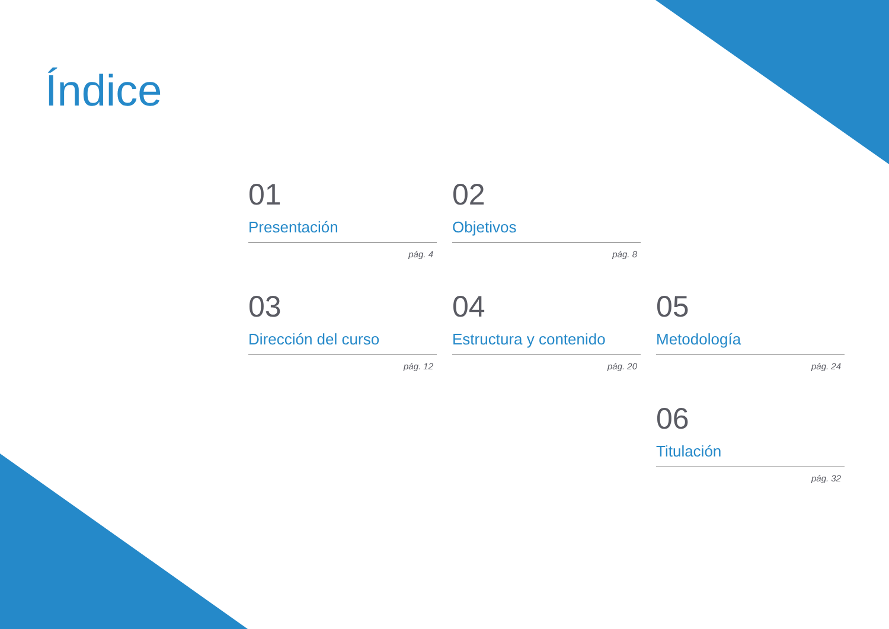Índice
01
Presentación
pág. 4
02
Objetivos
pág. 8
03
Dirección del curso
pág. 12
04
Estructura y contenido
pág. 20
05
Metodología
pág. 24
06
Titulación
pág. 32